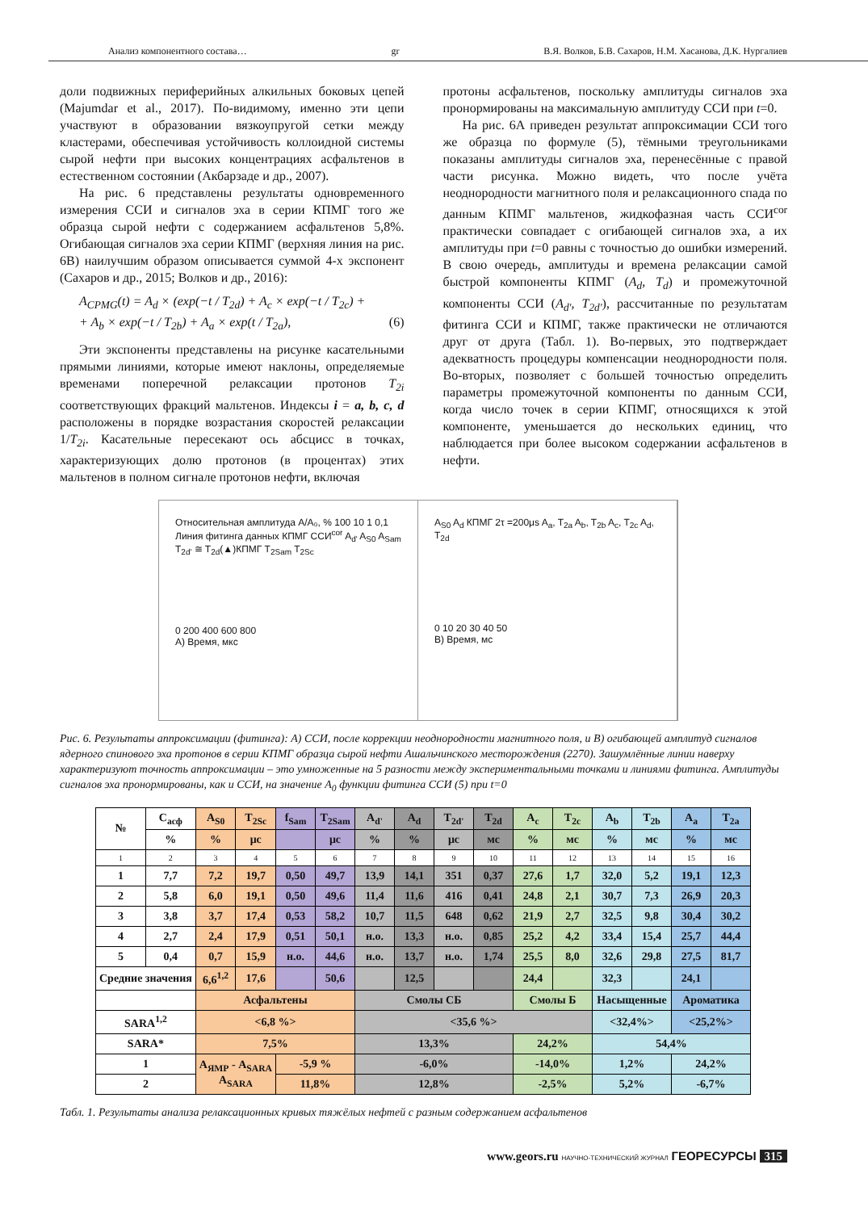Анализ компонентного состава… gr В.Я. Волков, Б.В. Сахаров, Н.М. Хасанова, Д.К. Нургалиев
доли подвижных периферийных алкильных боковых цепей (Majumdar et al., 2017). По-видимому, именно эти цепи участвуют в образовании вязкоупругой сетки между кластерами, обеспечивая устойчивость коллоидной системы сырой нефти при высоких концентрациях асфальтенов в естественном состоянии (Акбарзаде и др., 2007).
На рис. 6 представлены результаты одновременного измерения ССИ и сигналов эха в серии КПМГ того же образца сырой нефти с содержанием асфальтенов 5,8%. Огибающая сигналов эха серии КПМГ (верхняя линия на рис. 6В) наилучшим образом описывается суммой 4-х экспонент (Сахаров и др., 2015; Волков и др., 2016):
A<sub>CPMG</sub>(t) = A<sub>d</sub> × (exp(−t / T<sub>2d</sub>) + A<sub>c</sub> × exp(−t / T<sub>2c</sub>) +
+ A<sub>b</sub> × exp(−t / T<sub>2b</sub>) + A<sub>a</sub> × exp(t / T<sub>2a</sub>), (6)
Эти экспоненты представлены на рисунке касательными прямыми линиями, которые имеют наклоны, определяемые временами поперечной релаксации протонов T<sub>2i</sub> соответствующих фракций мальтенов. Индексы i = a, b, c, d расположены в порядке возрастания скоростей релаксации 1/T<sub>2i</sub>. Касательные пересекают ось абсцисс в точках, характеризующих долю протонов (в процентах) этих мальтенов в полном сигнале протонов нефти, включая
протоны асфальтенов, поскольку амплитуды сигналов эха пронормированы на максимальную амплитуду ССИ при t=0.
На рис. 6А приведен результат аппроксимации ССИ того же образца по формуле (5), тёмными треугольниками показаны амплитуды сигналов эха, перенесённые с правой части рисунка. Можно видеть, что после учёта неоднородности магнитного поля и релаксационного спада по данным КПМГ мальтенов, жидкофазная часть ССИ<sup>cor</sup> практически совпадает с огибающей сигналов эха, а их амплитуды при t=0 равны с точностью до ошибки измерений. В свою очередь, амплитуды и времена релаксации самой быстрой компоненты КПМГ (A<sub>d</sub>, T<sub>d</sub>) и промежуточной компоненты ССИ (A<sub>d'</sub>, T<sub>2d'</sub>), рассчитанные по результатам фитинга ССИ и КПМГ, также практически не отличаются друг от друга (Табл. 1). Во-первых, это подтверждает адекватность процедуры компенсации неоднородности поля. Во-вторых, позволяет с большей точностью определить параметры промежуточной компоненты по данным ССИ, когда число точек в серии КПМГ, относящихся к этой компоненте, уменьшается до нескольких единиц, что наблюдается при более высоком содержании асфальтенов в нефти.
Относительная амплитуда A/A₀, % 100 10 1 0,1 Линия фитинга данных КПМГ ССИ<sup>cor</sup> A<sub>d'</sub> A<sub>S0</sub> A<sub>Sam</sub> T<sub>2d'</sub> ≅ T<sub>2d</sub>(▲)КПМГ T<sub>2Sam</sub> T<sub>2Sc</sub>
0 200 400 600 800
A) Время, мкс
A<sub>S0</sub> A<sub>d</sub> КПМГ 2τ =200μs A<sub>a</sub>, T<sub>2a</sub> A<sub>b</sub>, T<sub>2b</sub> A<sub>c</sub>, T<sub>2c</sub> A<sub>d</sub>, T<sub>2d</sub>
0 10 20 30 40 50
B) Время, мс
Рис. 6. Результаты аппроксимации (фитинга): А) ССИ, после коррекции неоднородности магнитного поля, и В) огибающей амплитуд сигналов ядерного спинового эха протонов в серии КПМГ образца сырой нефти Ашальчинского месторождения (2270). Зашумлённые линии наверху характеризуют точность аппроксимации – это умноженные на 5 разности между экспериментальными точками и линиями фитинга. Амплитуды сигналов эха пронормированы, как и ССИ, на значение A<sub>0</sub> функции фитинга ССИ (5) при t=0
| № | C<sub>асф</sub> | A<sub>S0</sub> | T<sub>2Sc</sub> | f<sub>Sam</sub> | T<sub>2Sam</sub> | A<sub>d'</sub> | A<sub>d</sub> | T<sub>2d'</sub> | T<sub>2d</sub> | A<sub>c</sub> | T<sub>2c</sub> | A<sub>b</sub> | T<sub>2b</sub> | A<sub>a</sub> | T<sub>2a</sub> |
| --- | --- | --- | --- | --- | --- | --- | --- | --- | --- | --- | --- | --- | --- | --- | --- |
| | % | % | μc | | μc | % | % | μc | мс | % | мс | % | мс | % | мс |
| 1 | 2 | 3 | 4 | 5 | 6 | 7 | 8 | 9 | 10 | 11 | 12 | 13 | 14 | 15 | 16 |
| 1 | 7,7 | 7,2 | 19,7 | 0,50 | 49,7 | 13,9 | 14,1 | 351 | 0,37 | 27,6 | 1,7 | 32,0 | 5,2 | 19,1 | 12,3 |
| 2 | 5,8 | 6,0 | 19,1 | 0,50 | 49,6 | 11,4 | 11,6 | 416 | 0,41 | 24,8 | 2,1 | 30,7 | 7,3 | 26,9 | 20,3 |
| 3 | 3,8 | 3,7 | 17,4 | 0,53 | 58,2 | 10,7 | 11,5 | 648 | 0,62 | 21,9 | 2,7 | 32,5 | 9,8 | 30,4 | 30,2 |
| 4 | 2,7 | 2,4 | 17,9 | 0,51 | 50,1 | н.о. | 13,3 | н.о. | 0,85 | 25,2 | 4,2 | 33,4 | 15,4 | 25,7 | 44,4 |
| 5 | 0,4 | 0,7 | 15,9 | н.о. | 44,6 | н.о. | 13,7 | н.о. | 1,74 | 25,5 | 8,0 | 32,6 | 29,8 | 27,5 | 81,7 |
| Средние значения | | 6,6<sup>1,2</sup> | 17,6 | | 50,6 | | 12,5 | | | 24,4 | | 32,3 | | 24,1 | |
| | | Асфальтены | | | | Смолы СБ | | | | Смолы Б | | Насыщенные | | Ароматика | |
| SARA<sup>1,2</sup> | | <6,8 %> | | | | <35,6 %> | | | | | | <32,4%> | | <25,2%> | |
| SARA* | | 7,5% | | | | 13,3% | | | | 24,2% | | 54,4% | | | |
| 1 | | A<sub>ЯМР</sub> - A<sub>SARA</sub> A<sub>SARA</sub> | | -5,9 % | | -6,0% | | | | -14,0% | | 1,2% | | 24,2% | |
| 2 | | | | 11,8% | | 12,8% | | | | -2,5% | | 5,2% | | -6,7% | |
Табл. 1. Результаты анализа релаксационных кривых тяжёлых нефтей с разным содержанием асфальтенов
www.geors.ru НАУЧНО-ТЕХНИЧЕСКИЙ ЖУРНАЛ ГЕОРЕСУРСЫ 315